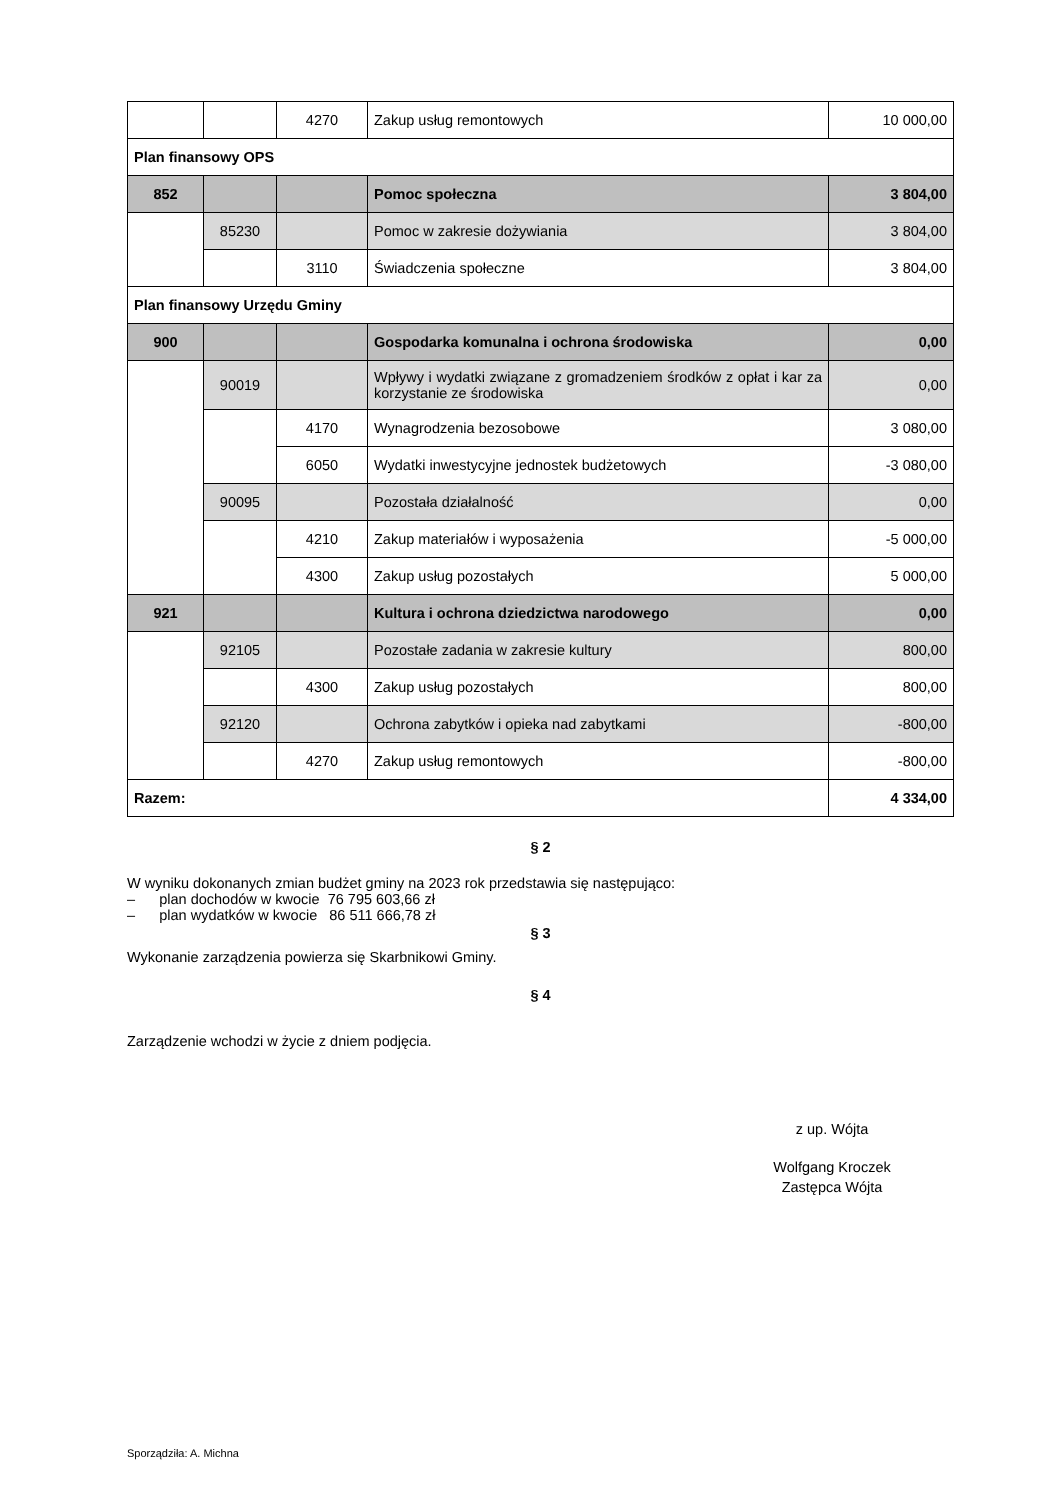| | | 4270 | Zakup usług remontowych | 10 000,00 |
| Plan finansowy OPS | | | | |
| 852 | | | Pomoc społeczna | 3 804,00 |
| | 85230 | | Pomoc w zakresie dożywiania | 3 804,00 |
| | | 3110 | Świadczenia społeczne | 3 804,00 |
| Plan finansowy Urzędu Gminy | | | | |
| 900 | | | Gospodarka komunalna i ochrona środowiska | 0,00 |
| | 90019 | | Wpływy i wydatki związane z gromadzeniem środków z opłat i kar za korzystanie ze środowiska | 0,00 |
| | | 4170 | Wynagrodzenia bezosobowe | 3 080,00 |
| | | 6050 | Wydatki inwestycyjne jednostek budżetowych | -3 080,00 |
| | 90095 | | Pozostała działalność | 0,00 |
| | | 4210 | Zakup materiałów i wyposażenia | -5 000,00 |
| | | 4300 | Zakup usług pozostałych | 5 000,00 |
| 921 | | | Kultura i ochrona dziedzictwa narodowego | 0,00 |
| | 92105 | | Pozostałe zadania w zakresie kultury | 800,00 |
| | | 4300 | Zakup usług pozostałych | 800,00 |
| | 92120 | | Ochrona zabytków i opieka nad zabytkami | -800,00 |
| | | 4270 | Zakup usług remontowych | -800,00 |
| Razem: | | | | 4 334,00 |
§ 2
W wyniku dokonanych zmian budżet gminy na 2023 rok przedstawia się następująco:
– plan dochodów w kwocie 76 795 603,66 zł
– plan wydatków w kwocie 86 511 666,78 zł
§ 3
Wykonanie zarządzenia powierza się Skarbnikowi Gminy.
§ 4
Zarządzenie wchodzi w życie z dniem podjęcia.
z up. Wójta
Wolfgang Kroczek
Zastępca Wójta
Sporządziła: A. Michna